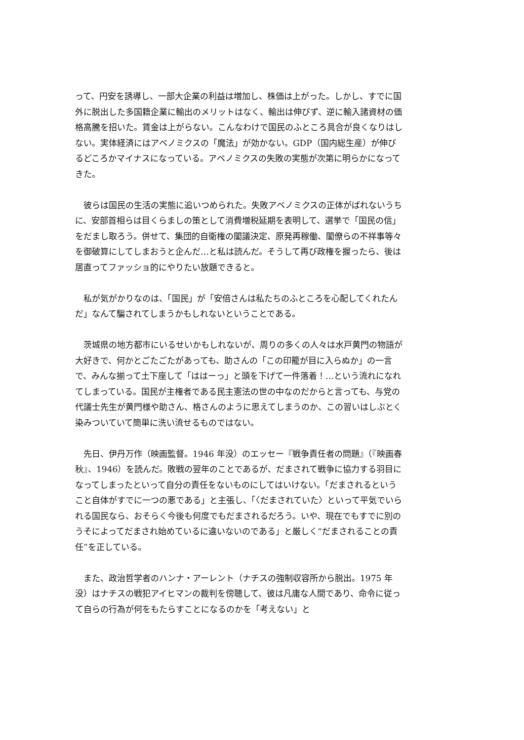って、円安を誘導し、一部大企業の利益は増加し、株価は上がった。しかし、すでに国外に脱出した多国籍企業に輸出のメリットはなく、輸出は伸びず、逆に輸入諸資材の価格高騰を招いた。賃金は上がらない。こんなわけで国民のふところ具合が良くなりはしない。実体経済にはアベノミクスの「魔法」が効かない。GDP（国内総生産）が伸びるどころかマイナスになっている。アベノミクスの失敗の実態が次第に明らかになってきた。
　彼らは国民の生活の実態に追いつめられた。失敗アベノミクスの正体がばれないうちに、安部首相らは目くらましの策として消費増税延期を表明して、選挙で「国民の信」をだまし取ろう。併せて、集団的自衛権の閣議決定、原発再稼働、閣僚らの不祥事等々を御破算にしてしまおうと企んだ…と私は読んだ。そうして再び政権を握ったら、後は居直ってファッショ的にやりたい放題できると。
　私が気がかりなのは、「国民」が「安倍さんは私たちのふところを心配してくれたんだ」なんて騙されてしまうかもしれないということである。
　茨城県の地方都市にいるせいかもしれないが、周りの多くの人々は水戸黄門の物語が大好きで、何かとごたごたがあっても、助さんの「この印籠が目に入らぬか」の一言で、みんな揃って土下座して「ははーっ」と頭を下げて一件落着！…という流れになれてしまっている。国民が主権者である民主憲法の世の中なのだからと言っても、与党の代議士先生が黄門様や助さん、格さんのように思えてしまうのか、この習いはしぶとく染みついていて簡単に洗い流せるものではない。
　先日、伊丹万作（映画監督。1946 年没）のエッセー『戦争責任者の問題』（『映画春秋』、1946）を読んだ。敗戦の翌年のことであるが、だまされて戦争に協力する羽目になってしまったといって自分の責任をないものにしてはいけない。「だまされるということ自体がすでに一つの悪である」と主張し、「〈だまされていた〉といって平気でいられる国民なら、おそらく今後も何度でもだまされるだろう。いや、現在でもすでに別のうそによってだまされ始めているに違いないのである」と厳しく“だまされることの責任”を正している。
　また、政治哲学者のハンナ・アーレント（ナチスの強制収容所から脱出。1975 年没）はナチスの戦犯アイヒマンの裁判を傍聴して、彼は凡庸な人間であり、命令に従って自らの行為が何をもたらすことになるのかを「考えない」と